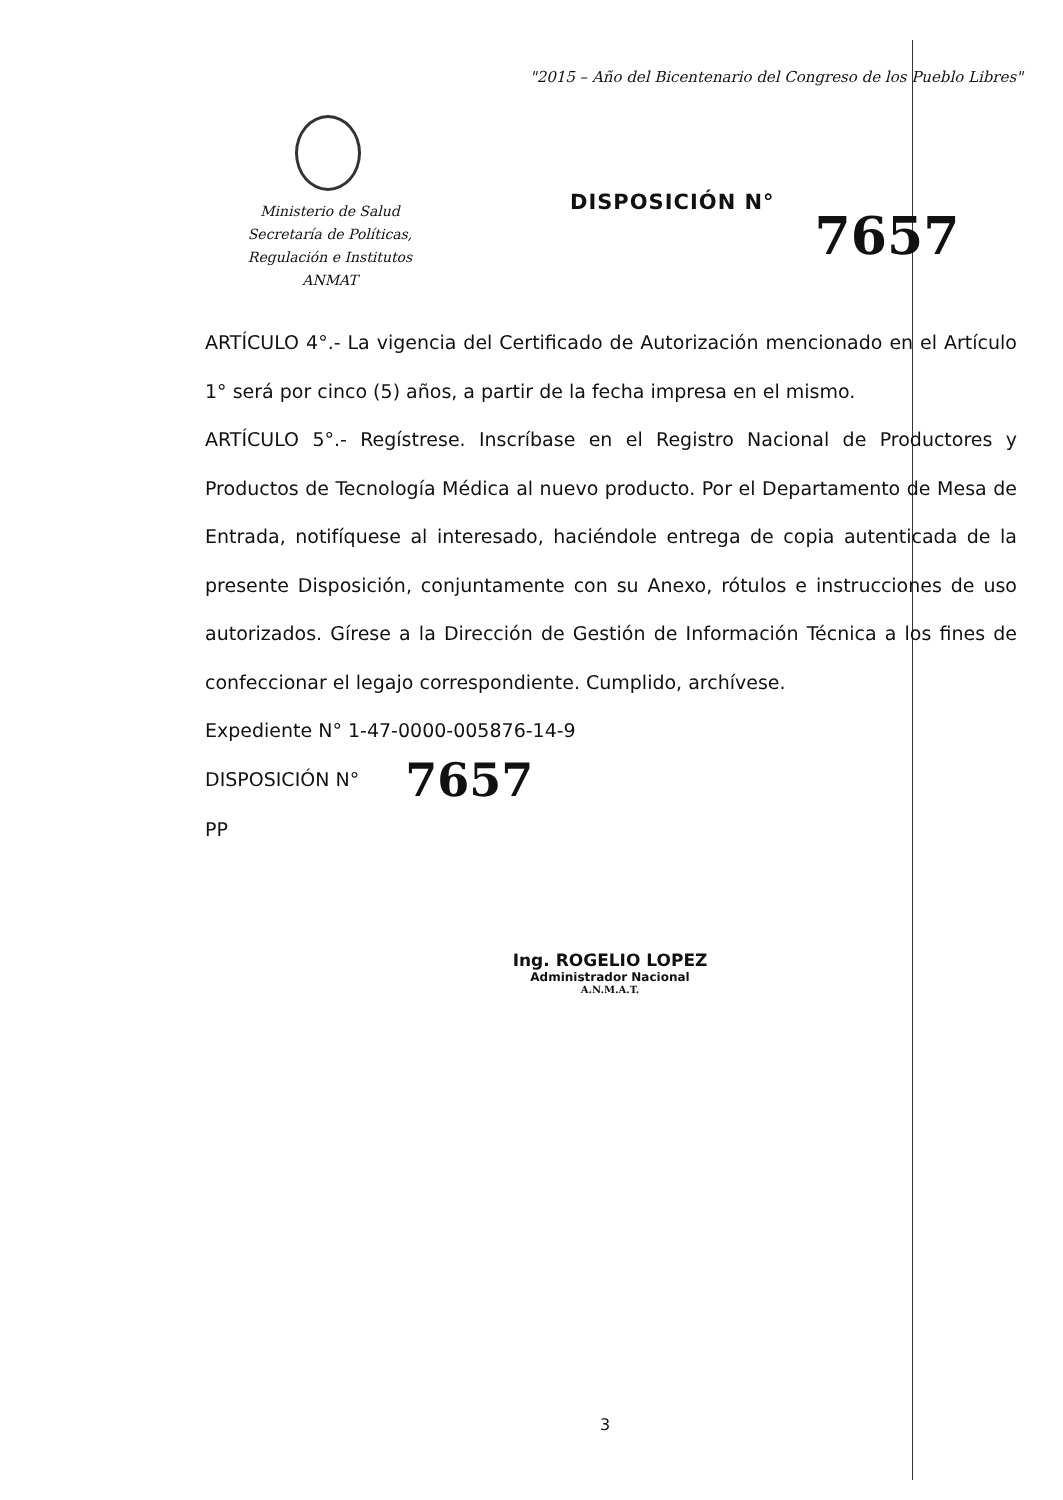"2015 – Año del Bicentenario del Congreso de los Pueblo Libres"
Ministerio de Salud
Secretaría de Políticas,
Regulación e Institutos
ANMAT
DISPOSICIÓN N°
7657
ARTÍCULO 4°.- La vigencia del Certificado de Autorización mencionado en el Artículo 1° será por cinco (5) años, a partir de la fecha impresa en el mismo.
ARTÍCULO 5°.- Regístrese. Inscríbase en el Registro Nacional de Productores y Productos de Tecnología Médica al nuevo producto. Por el Departamento de Mesa de Entrada, notifíquese al interesado, haciéndole entrega de copia autenticada de la presente Disposición, conjuntamente con su Anexo, rótulos e instrucciones de uso autorizados. Gírese a la Dirección de Gestión de Información Técnica a los fines de confeccionar el legajo correspondiente. Cumplido, archívese.
Expediente N° 1-47-0000-005876-14-9
DISPOSICIÓN N° 7657
PP
Ing. ROGELIO LOPEZ
Administrador Nacional
A.N.M.A.T.
3